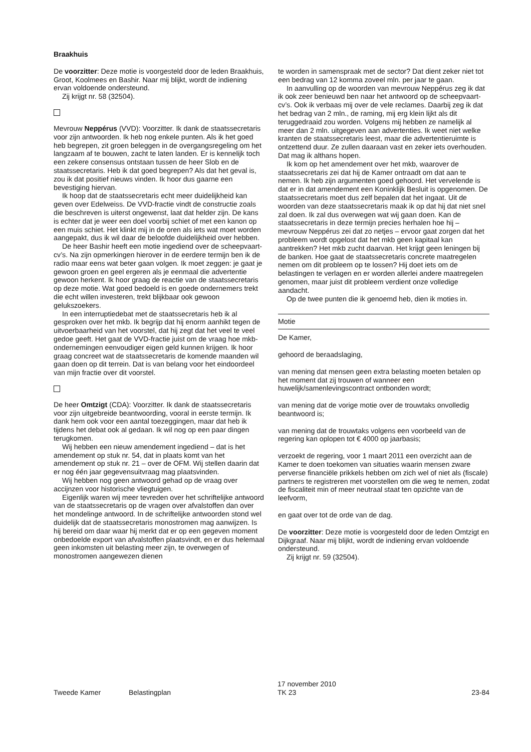Braakhuis
De voorzitter: Deze motie is voorgesteld door de leden Braakhuis, Groot, Koolmees en Bashir. Naar mij blijkt, wordt de indiening ervan voldoende ondersteund.
Zij krijgt nr. 58 (32504).
Mevrouw Neppérus (VVD): Voorzitter. Ik dank de staatssecretaris voor zijn antwoorden. Ik heb nog enkele punten. Als ik het goed heb begrepen, zit groen beleggen in de overgangsregeling om het langzaam af te bouwen, zacht te laten landen. Er is kennelijk toch een zekere consensus ontstaan tussen de heer Slob en de staatssecretaris. Heb ik dat goed begrepen? Als dat het geval is, zou ik dat positief nieuws vinden. Ik hoor dus gaarne een bevestiging hiervan.
Ik hoop dat de staatssecretaris echt meer duidelijkheid kan geven over Edelweiss. De VVD-fractie vindt de constructie zoals die beschreven is uiterst ongewenst, laat dat helder zijn. De kans is echter dat je weer een doel voorbij schiet of met een kanon op een muis schiet. Het klinkt mij in de oren als iets wat moet worden aangepakt, dus ik wil daar de beloofde duidelijkheid over hebben.
De heer Bashir heeft een motie ingediend over de scheepvaart-cv’s. Na zijn opmerkingen hierover in de eerdere termijn ben ik de radio maar eens wat beter gaan volgen. Ik moet zeggen: je gaat je gewoon groen en geel ergeren als je eenmaal die advertentie gewoon herkent. Ik hoor graag de reactie van de staatssecretaris op deze motie. Wat goed bedoeld is en goede ondernemers trekt die echt willen investeren, trekt blijkbaar ook gewoon gelukszoekers.
In een interruptiedebat met de staatssecretaris heb ik al gesproken over het mkb. Ik begrijp dat hij enorm aanhikt tegen de uitvoerbaarheid van het voorstel, dat hij zegt dat het veel te veel gedoe geeft. Het gaat de VVD-fractie juist om de vraag hoe mkb-ondernemingen eenvoudiger eigen geld kunnen krijgen. Ik hoor graag concreet wat de staatssecretaris de komende maanden wil gaan doen op dit terrein. Dat is van belang voor het eindoordeel van mijn fractie over dit voorstel.
De heer Omtzigt (CDA): Voorzitter. Ik dank de staatssecretaris voor zijn uitgebreide beantwoording, vooral in eerste termijn. Ik dank hem ook voor een aantal toezeggingen, maar dat heb ik tijdens het debat ook al gedaan. Ik wil nog op een paar dingen terugkomen.
Wij hebben een nieuw amendement ingediend – dat is het amendement op stuk nr. 54, dat in plaats komt van het amendement op stuk nr. 21 – over de OFM. Wij stellen daarin dat er nog één jaar gegevensuitvraag mag plaatsvinden.
Wij hebben nog geen antwoord gehad op de vraag over accijnzen voor historische vliegtuigen.
Eigenlijk waren wij meer tevreden over het schriftelijke antwoord van de staatssecretaris op de vragen over afvalstoffen dan over het mondelinge antwoord. In de schriftelijke antwoorden stond wel duidelijk dat de staatssecretaris monostromen mag aanwijzen. Is hij bereid om daar waar hij merkt dat er op een gegeven moment onbedoelde export van afvalstoffen plaatsvindt, en er dus helemaal geen inkomsten uit belasting meer zijn, te overwegen of monostromen aangewezen dienen
te worden in samenspraak met de sector? Dat dient zeker niet tot een bedrag van 12 komma zoveel mln. per jaar te gaan.
In aanvulling op de woorden van mevrouw Neppérus zeg ik dat ik ook zeer benieuwd ben naar het antwoord op de scheepvaart-cv’s. Ook ik verbaas mij over de vele reclames. Daarbij zeg ik dat het bedrag van 2 mln., de raming, mij erg klein lijkt als dit teruggedraaid zou worden. Volgens mij hebben ze namelijk al meer dan 2 mln. uitgegeven aan advertenties. Ik weet niet welke kranten de staatssecretaris leest, maar die advertentieruimte is ontzettend duur. Ze zullen daaraan vast en zeker iets overhouden. Dat mag ik althans hopen.
Ik kom op het amendement over het mkb, waarover de staatssecretaris zei dat hij de Kamer ontraadt om dat aan te nemen. Ik heb zijn argumenten goed gehoord. Het vervelende is dat er in dat amendement een Koninklijk Besluit is opgenomen. De staatssecretaris moet dus zelf bepalen dat het ingaat. Uit de woorden van deze staatssecretaris maak ik op dat hij dat niet snel zal doen. Ik zal dus overwegen wat wij gaan doen. Kan de staatssecretaris in deze termijn precies herhalen hoe hij – mevrouw Neppérus zei dat zo netjes – ervoor gaat zorgen dat het probleem wordt opgelost dat het mkb geen kapitaal kan aantrekken? Het mkb zucht daarvan. Het krijgt geen leningen bij de banken. Hoe gaat de staatssecretaris concrete maatregelen nemen om dit probleem op te lossen? Hij doet iets om de belastingen te verlagen en er worden allerlei andere maatregelen genomen, maar juist dit probleem verdient onze volledige aandacht.
Op de twee punten die ik genoemd heb, dien ik moties in.
Motie
De Kamer,
gehoord de beraadslaging,
van mening dat mensen geen extra belasting moeten betalen op het moment dat zij trouwen of wanneer een huwelijk/samenlevingscontract ontbonden wordt;
van mening dat de vorige motie over de trouwtaks onvolledig beantwoord is;
van mening dat de trouwtaks volgens een voorbeeld van de regering kan oplopen tot € 4000 op jaarbasis;
verzoekt de regering, voor 1 maart 2011 een overzicht aan de Kamer te doen toekomen van situaties waarin mensen zware perverse financiële prikkels hebben om zich wel of niet als (fiscale) partners te registreren met voorstellen om die weg te nemen, zodat de fiscaliteit min of meer neutraal staat ten opzichte van de leefvorm,
en gaat over tot de orde van de dag.
De voorzitter: Deze motie is voorgesteld door de leden Omtzigt en Dijkgraaf. Naar mij blijkt, wordt de indiening ervan voldoende ondersteund.
Zij krijgt nr. 59 (32504).
Tweede Kamer Belastingplan
17 november 2010
TK 23
23-84